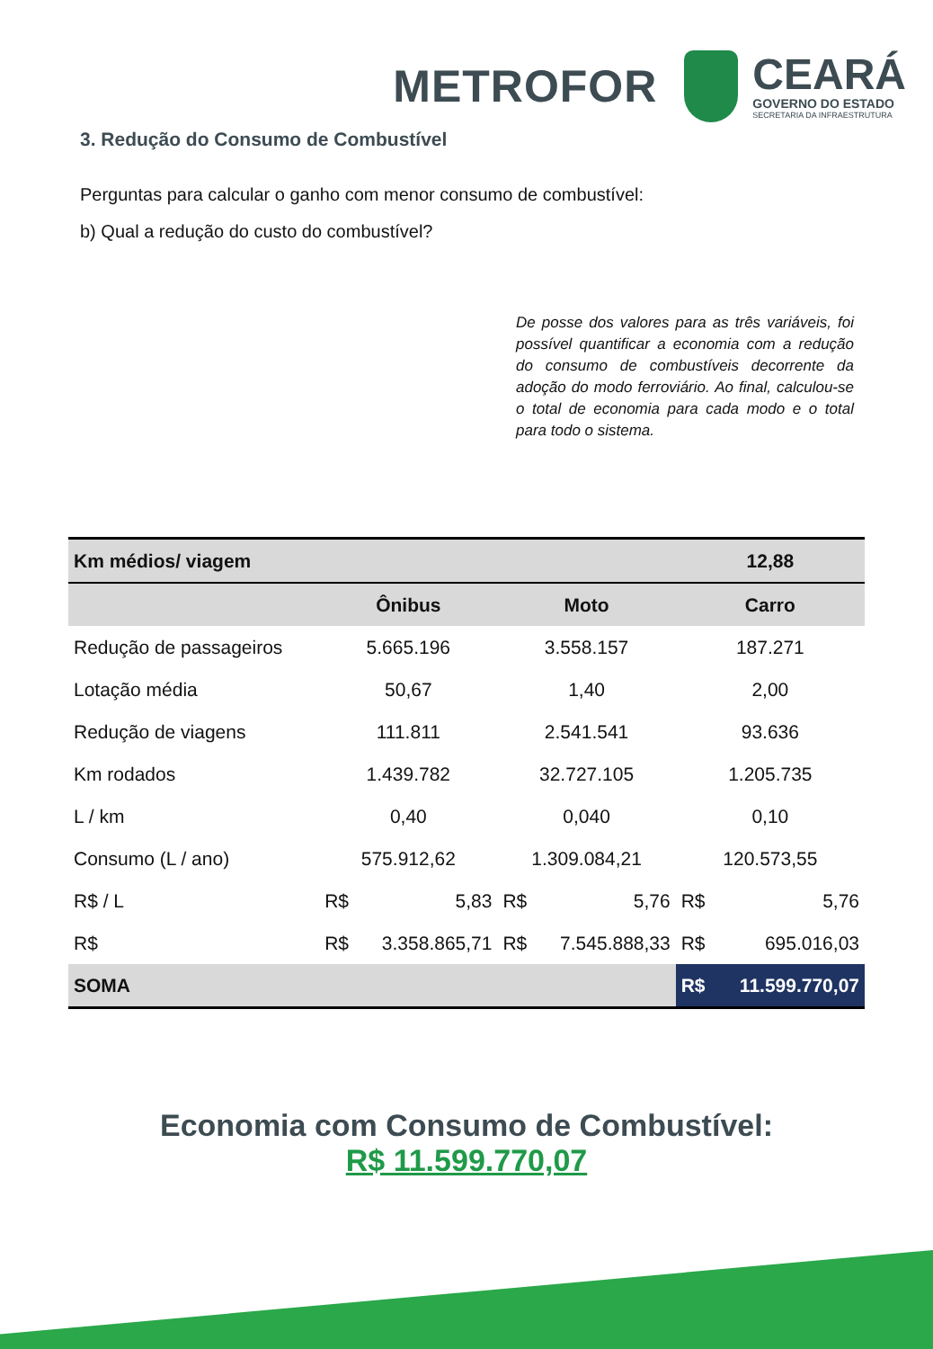METROFOR
CEARÁ
GOVERNO DO ESTADO
SECRETARIA DA INFRAESTRUTURA
3. Redução do Consumo de Combustível
Perguntas para calcular o ganho com menor consumo de combustível:
b) Qual a redução do custo do combustível?
De posse dos valores para as três variáveis, foi possível quantificar a economia com a redução do consumo de combustíveis decorrente da adoção do modo ferroviário. Ao final, calculou-se o total de economia para cada modo e o total para todo o sistema.
| Km médios/ viagem | | | | | 12,88 | |
| --- | --- | --- | --- | --- | --- | --- |
| | Ônibus | | Moto | | Carro | |
| Redução de passageiros | 5.665.196 | | 3.558.157 | | 187.271 | |
| Lotação média | 50,67 | | 1,40 | | 2,00 | |
| Redução de viagens | 111.811 | | 2.541.541 | | 93.636 | |
| Km rodados | 1.439.782 | | 32.727.105 | | 1.205.735 | |
| L / km | 0,40 | | 0,040 | | 0,10 | |
| Consumo (L / ano) | 575.912,62 | | 1.309.084,21 | | 120.573,55 | |
| R$ / L | R$ | 5,83 | R$ | 5,76 | R$ | 5,76 |
| R$ | R$ | 3.358.865,71 | R$ | 7.545.888,33 | R$ | 695.016,03 |
| SOMA | | | | | R$ | 11.599.770,07 |
Economia com Consumo de Combustível:
R$ 11.599.770,07